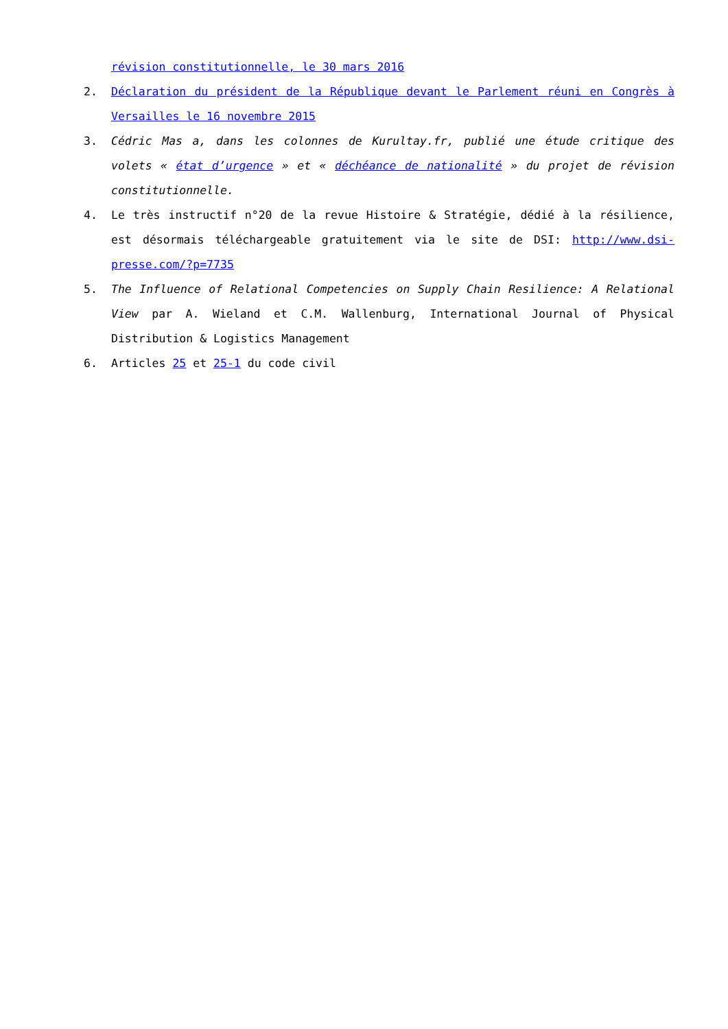révision constitutionnelle, le 30 mars 2016
2. Déclaration du président de la République devant le Parlement réuni en Congrès à Versailles le 16 novembre 2015
3. Cédric Mas a, dans les colonnes de Kurultay.fr, publié une étude critique des volets « état d’urgence » et « déchéance de nationalité » du projet de révision constitutionnelle.
4. Le très instructif n°20 de la revue Histoire & Stratégie, dédié à la résilience, est désormais téléchargeable gratuitement via le site de DSI: http://www.dsi-presse.com/?p=7735
5. The Influence of Relational Competencies on Supply Chain Resilience: A Relational View par A. Wieland et C.M. Wallenburg, International Journal of Physical Distribution & Logistics Management
6. Articles 25 et 25-1 du code civil